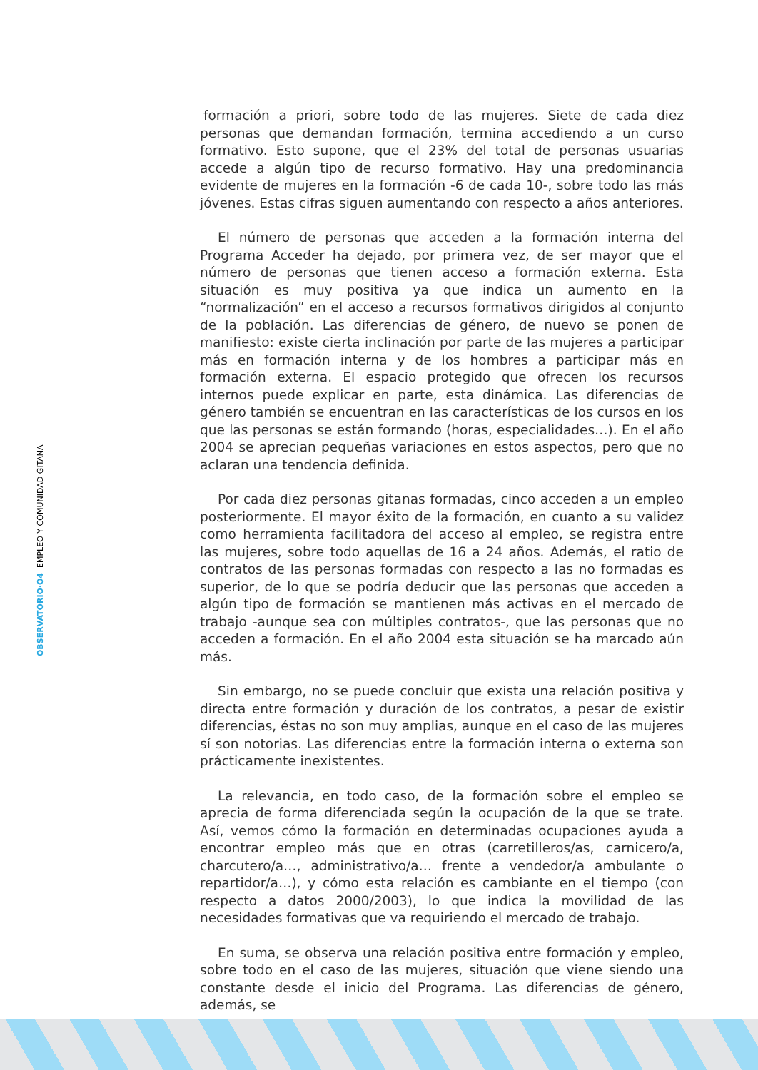OBSERVATORIO·O4 EMPLEO Y COMUNIDAD GITANA
formación a priori, sobre todo de las mujeres. Siete de cada diez personas que demandan formación, termina accediendo a un curso formativo. Esto supone, que el 23% del total de personas usuarias accede a algún tipo de recurso formativo. Hay una predominancia evidente de mujeres en la formación -6 de cada 10-, sobre todo las más jóvenes. Estas cifras siguen aumentando con respecto a años anteriores.
El número de personas que acceden a la formación interna del Programa Acceder ha dejado, por primera vez, de ser mayor que el número de personas que tienen acceso a formación externa. Esta situación es muy positiva ya que indica un aumento en la “normalización” en el acceso a recursos formativos dirigidos al conjunto de la población. Las diferencias de género, de nuevo se ponen de manifiesto: existe cierta inclinación por parte de las mujeres a participar más en formación interna y de los hombres a participar más en formación externa. El espacio protegido que ofrecen los recursos internos puede explicar en parte, esta dinámica. Las diferencias de género también se encuentran en las características de los cursos en los que las personas se están formando (horas, especialidades…). En el año 2004 se aprecian pequeñas variaciones en estos aspectos, pero que no aclaran una tendencia definida.
Por cada diez personas gitanas formadas, cinco acceden a un empleo posteriormente. El mayor éxito de la formación, en cuanto a su validez como herramienta facilitadora del acceso al empleo, se registra entre las mujeres, sobre todo aquellas de 16 a 24 años. Además, el ratio de contratos de las personas formadas con respecto a las no formadas es superior, de lo que se podría deducir que las personas que acceden a algún tipo de formación se mantienen más activas en el mercado de trabajo -aunque sea con múltiples contratos-, que las personas que no acceden a formación. En el año 2004 esta situación se ha marcado aún más.
Sin embargo, no se puede concluir que exista una relación positiva y directa entre formación y duración de los contratos, a pesar de existir diferencias, éstas no son muy amplias, aunque en el caso de las mujeres sí son notorias. Las diferencias entre la formación interna o externa son prácticamente inexistentes.
La relevancia, en todo caso, de la formación sobre el empleo se aprecia de forma diferenciada según la ocupación de la que se trate. Así, vemos cómo la formación en determinadas ocupaciones ayuda a encontrar empleo más que en otras (carretilleros/as, carnicero/a, charcutero/a…, administrativo/a… frente a vendedor/a ambulante o repartidor/a…), y cómo esta relación es cambiante en el tiempo (con respecto a datos 2000/2003), lo que indica la movilidad de las necesidades formativas que va requiriendo el mercado de trabajo.
En suma, se observa una relación positiva entre formación y empleo, sobre todo en el caso de las mujeres, situación que viene siendo una constante desde el inicio del Programa. Las diferencias de género, además, se